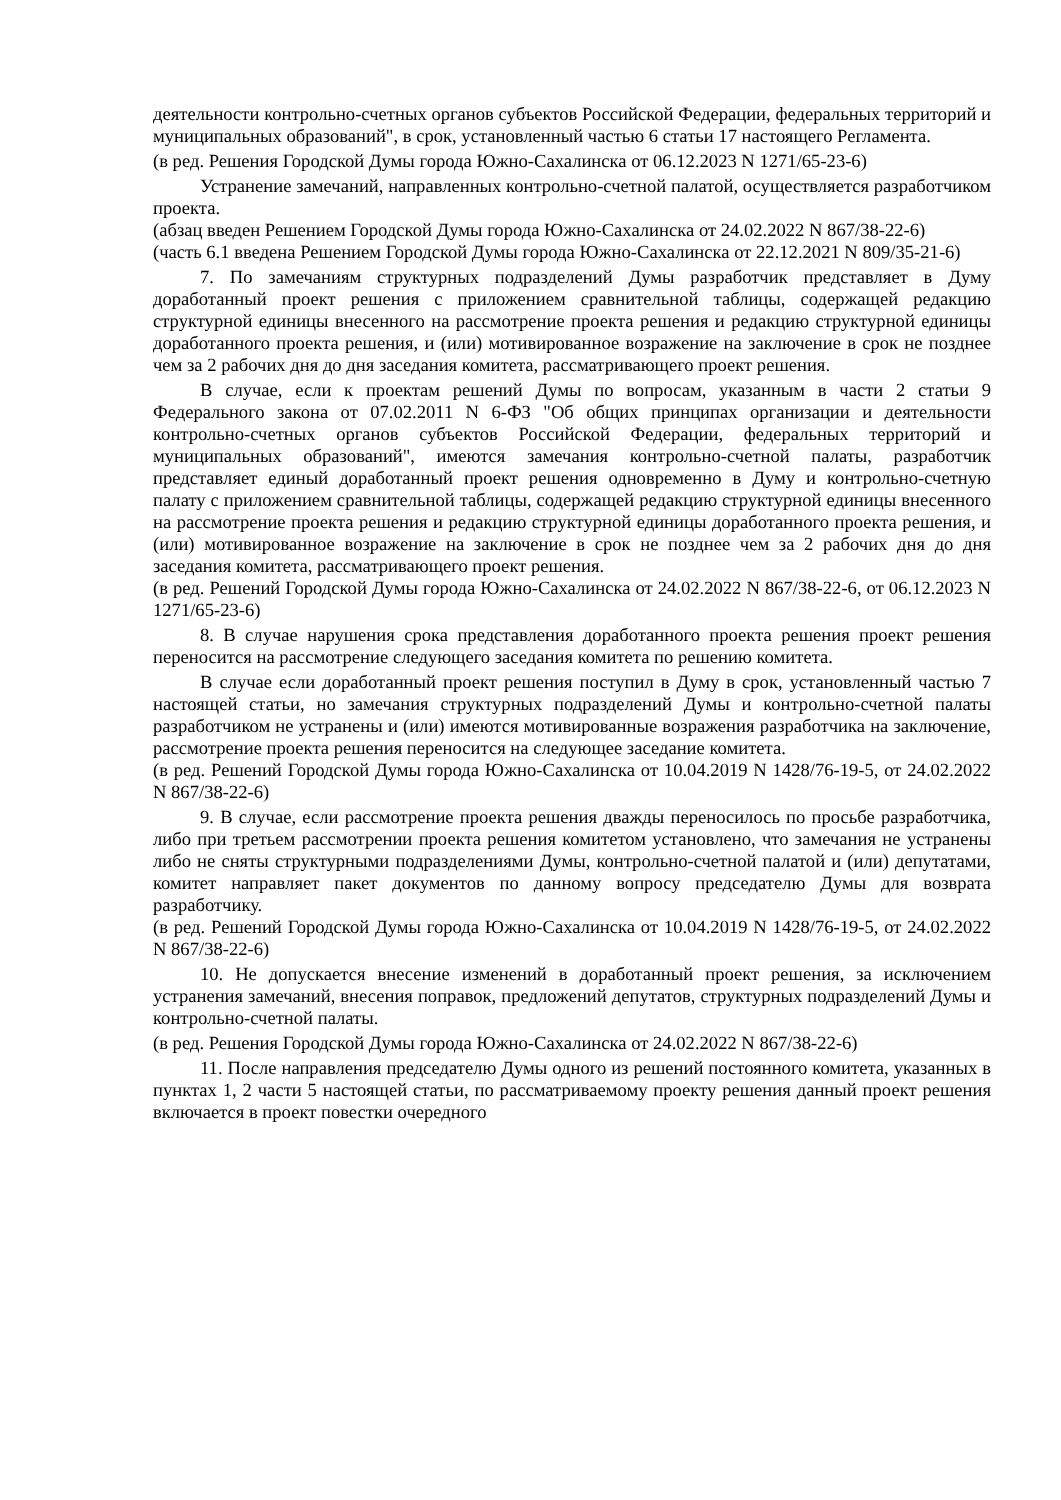деятельности контрольно-счетных органов субъектов Российской Федерации, федеральных территорий и муниципальных образований", в срок, установленный частью 6 статьи 17 настоящего Регламента.
(в ред. Решения Городской Думы города Южно-Сахалинска от 06.12.2023 N 1271/65-23-6)
Устранение замечаний, направленных контрольно-счетной палатой, осуществляется разработчиком проекта.
(абзац введен Решением Городской Думы города Южно-Сахалинска от 24.02.2022 N 867/38-22-6)
(часть 6.1 введена Решением Городской Думы города Южно-Сахалинска от 22.12.2021 N 809/35-21-6)
7. По замечаниям структурных подразделений Думы разработчик представляет в Думу доработанный проект решения с приложением сравнительной таблицы, содержащей редакцию структурной единицы внесенного на рассмотрение проекта решения и редакцию структурной единицы доработанного проекта решения, и (или) мотивированное возражение на заключение в срок не позднее чем за 2 рабочих дня до дня заседания комитета, рассматривающего проект решения.
В случае, если к проектам решений Думы по вопросам, указанным в части 2 статьи 9 Федерального закона от 07.02.2011 N 6-ФЗ "Об общих принципах организации и деятельности контрольно-счетных органов субъектов Российской Федерации, федеральных территорий и муниципальных образований", имеются замечания контрольно-счетной палаты, разработчик представляет единый доработанный проект решения одновременно в Думу и контрольно-счетную палату с приложением сравнительной таблицы, содержащей редакцию структурной единицы внесенного на рассмотрение проекта решения и редакцию структурной единицы доработанного проекта решения, и (или) мотивированное возражение на заключение в срок не позднее чем за 2 рабочих дня до дня заседания комитета, рассматривающего проект решения.
(в ред. Решений Городской Думы города Южно-Сахалинска от 24.02.2022 N 867/38-22-6, от 06.12.2023 N 1271/65-23-6)
8. В случае нарушения срока представления доработанного проекта решения проект решения переносится на рассмотрение следующего заседания комитета по решению комитета.
В случае если доработанный проект решения поступил в Думу в срок, установленный частью 7 настоящей статьи, но замечания структурных подразделений Думы и контрольно-счетной палаты разработчиком не устранены и (или) имеются мотивированные возражения разработчика на заключение, рассмотрение проекта решения переносится на следующее заседание комитета.
(в ред. Решений Городской Думы города Южно-Сахалинска от 10.04.2019 N 1428/76-19-5, от 24.02.2022 N 867/38-22-6)
9. В случае, если рассмотрение проекта решения дважды переносилось по просьбе разработчика, либо при третьем рассмотрении проекта решения комитетом установлено, что замечания не устранены либо не сняты структурными подразделениями Думы, контрольно-счетной палатой и (или) депутатами, комитет направляет пакет документов по данному вопросу председателю Думы для возврата разработчику.
(в ред. Решений Городской Думы города Южно-Сахалинска от 10.04.2019 N 1428/76-19-5, от 24.02.2022 N 867/38-22-6)
10. Не допускается внесение изменений в доработанный проект решения, за исключением устранения замечаний, внесения поправок, предложений депутатов, структурных подразделений Думы и контрольно-счетной палаты.
(в ред. Решения Городской Думы города Южно-Сахалинска от 24.02.2022 N 867/38-22-6)
11. После направления председателю Думы одного из решений постоянного комитета, указанных в пунктах 1, 2 части 5 настоящей статьи, по рассматриваемому проекту решения данный проект решения включается в проект повестки очередного